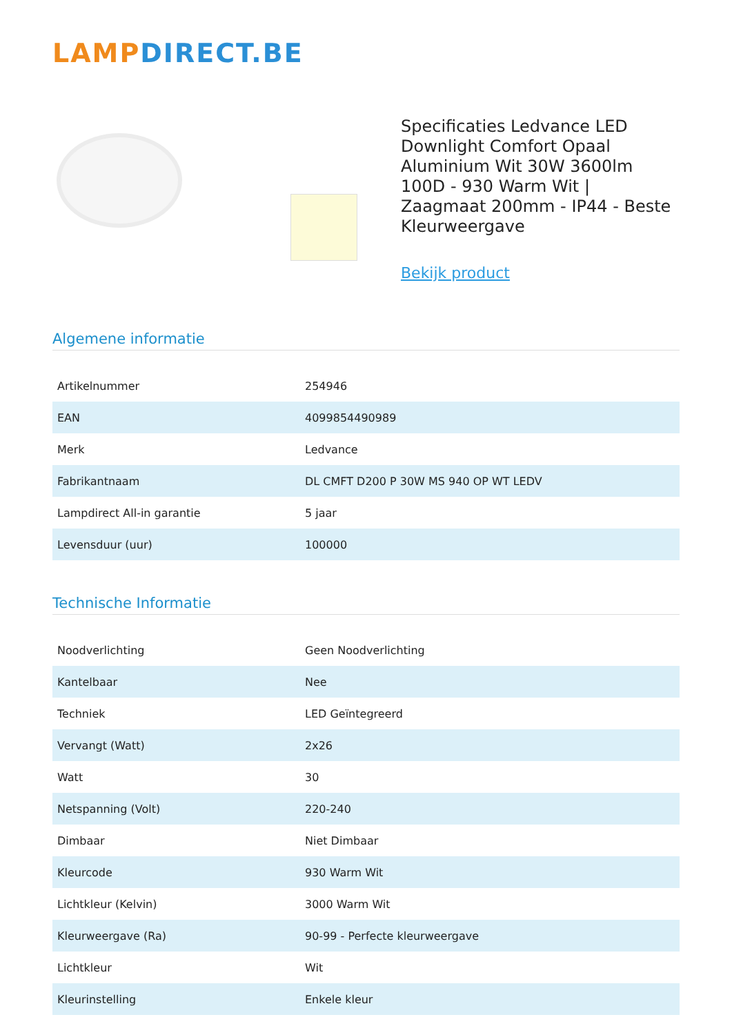LAMP DIRECT.BE
Specificaties Ledvance LED Downlight Comfort Opaal Aluminium Wit 30W 3600lm 100D - 930 Warm Wit | Zaagmaat 200mm - IP44 - Beste Kleurweergave
Bekijk product
Algemene informatie
| Artikelnummer | 254946 |
| EAN | 4099854490989 |
| Merk | Ledvance |
| Fabrikantnaam | DL CMFT D200 P 30W MS 940 OP WT LEDV |
| Lampdirect All-in garantie | 5 jaar |
| Levensduur (uur) | 100000 |
Technische Informatie
| Noodverlichting | Geen Noodverlichting |
| Kantelbaar | Nee |
| Techniek | LED Geïntegreerd |
| Vervangt (Watt) | 2x26 |
| Watt | 30 |
| Netspanning (Volt) | 220-240 |
| Dimbaar | Niet Dimbaar |
| Kleurcode | 930 Warm Wit |
| Lichtkleur (Kelvin) | 3000 Warm Wit |
| Kleurweergave (Ra) | 90-99 - Perfecte kleurweergave |
| Lichtkleur | Wit |
| Kleurinstelling | Enkele kleur |